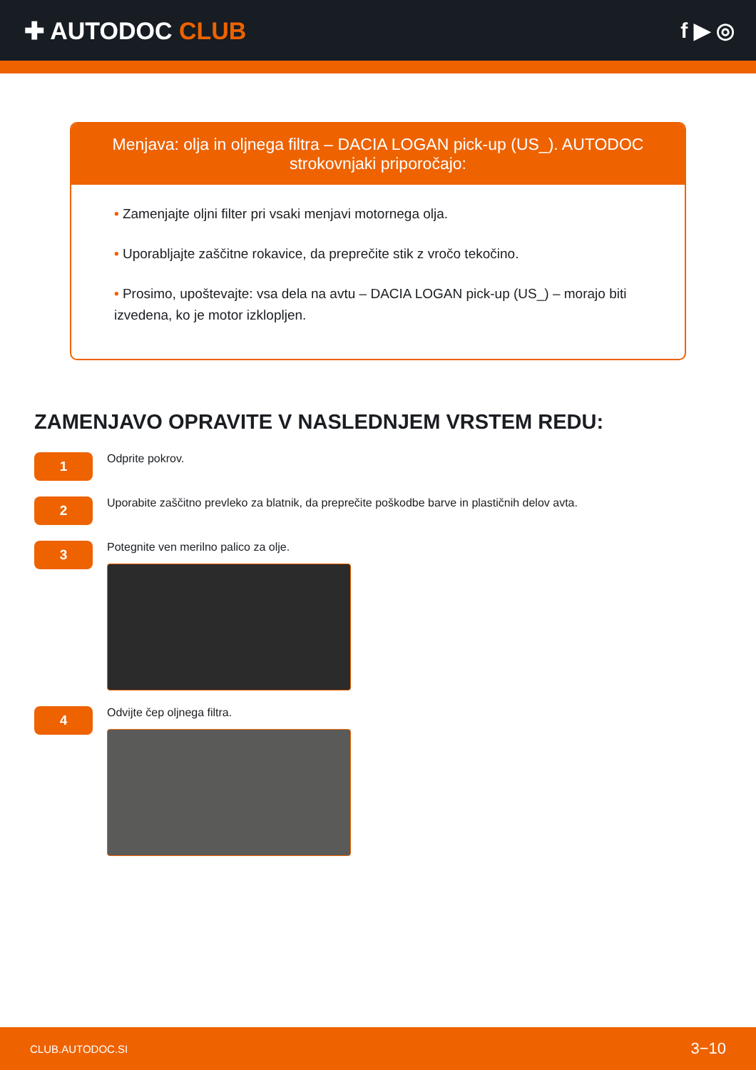✚ AUTODOC CLUB f ▶ ◎
Menjava: olja in oljnega filtra – DACIA LOGAN pick-up (US_). AUTODOC strokovnjaki priporočajo:
• Zamenjajte oljni filter pri vsaki menjavi motornega olja.
• Uporabljajte zaščitne rokavice, da preprečite stik z vročo tekočino.
• Prosimo, upoštevajte: vsa dela na avtu – DACIA LOGAN pick-up (US_) – morajo biti izvedena, ko je motor izklopljen.
ZAMENJAVO OPRAVITE V NASLEDNJEM VRSTEM REDU:
1
Odprite pokrov.
2
Uporabite zaščitno prevleko za blatnik, da preprečite poškodbe barve in plastičnih delov avta.
3
Potegnite ven merilno palico za olje.
4
Odvijte čep oljnega filtra.
CLUB.AUTODOC.SI 3−10